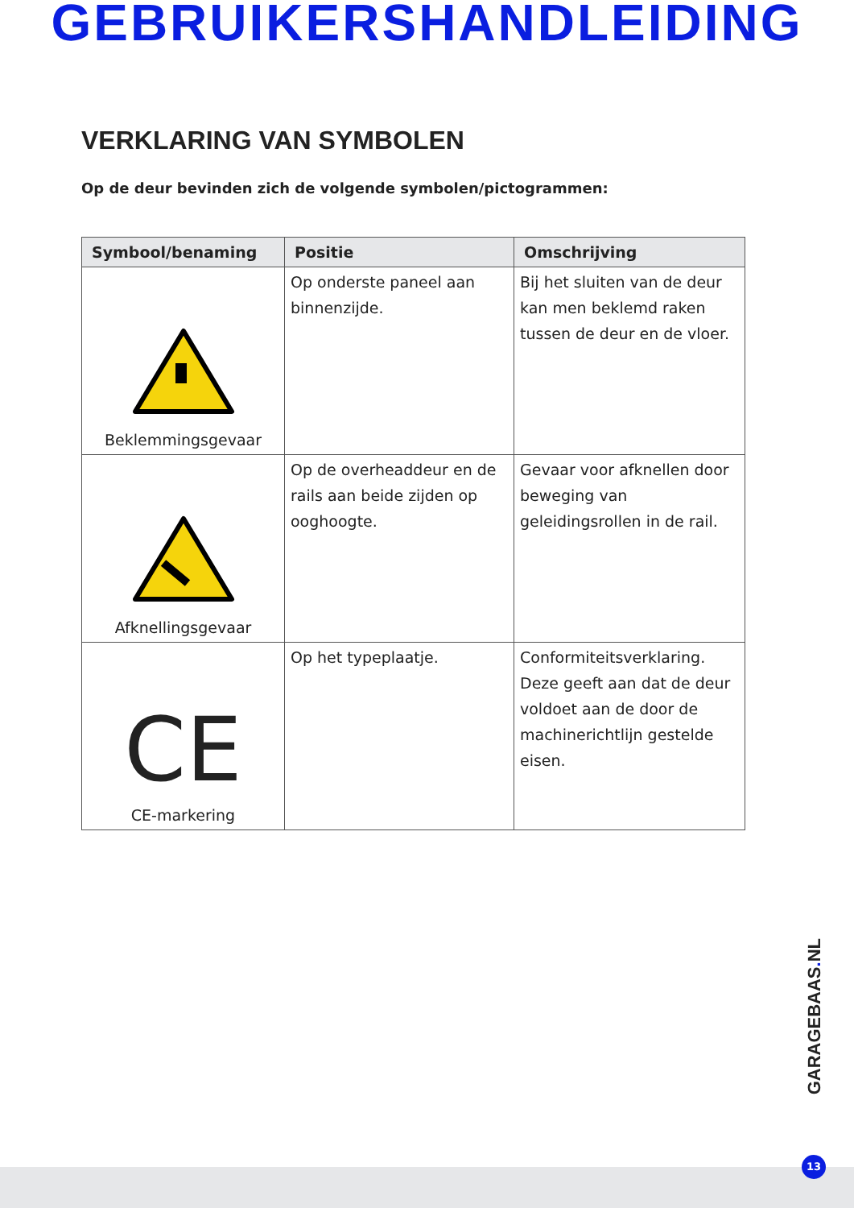GEBRUIKERSHANDLEIDING
VERKLARING VAN SYMBOLEN
Op de deur bevinden zich de volgende symbolen/pictogrammen:
| Symbool/benaming | Positie | Omschrijving |
| --- | --- | --- |
| Beklemmingsgevaar | Op onderste paneel aan binnenzijde. | Bij het sluiten van de deur kan men beklemd raken tussen de deur en de vloer. |
| Afknellingsgevaar | Op de overheaddeur en de rails aan beide zijden op ooghoogte. | Gevaar voor afknellen door beweging van geleidingsrollen in de rail. |
| CE CE-markering | Op het typeplaatje. | Conformiteitsverklaring. Deze geeft aan dat de deur voldoet aan de door de machinerichtlijn gestelde eisen. |
GARAGEBAAS. NL
13